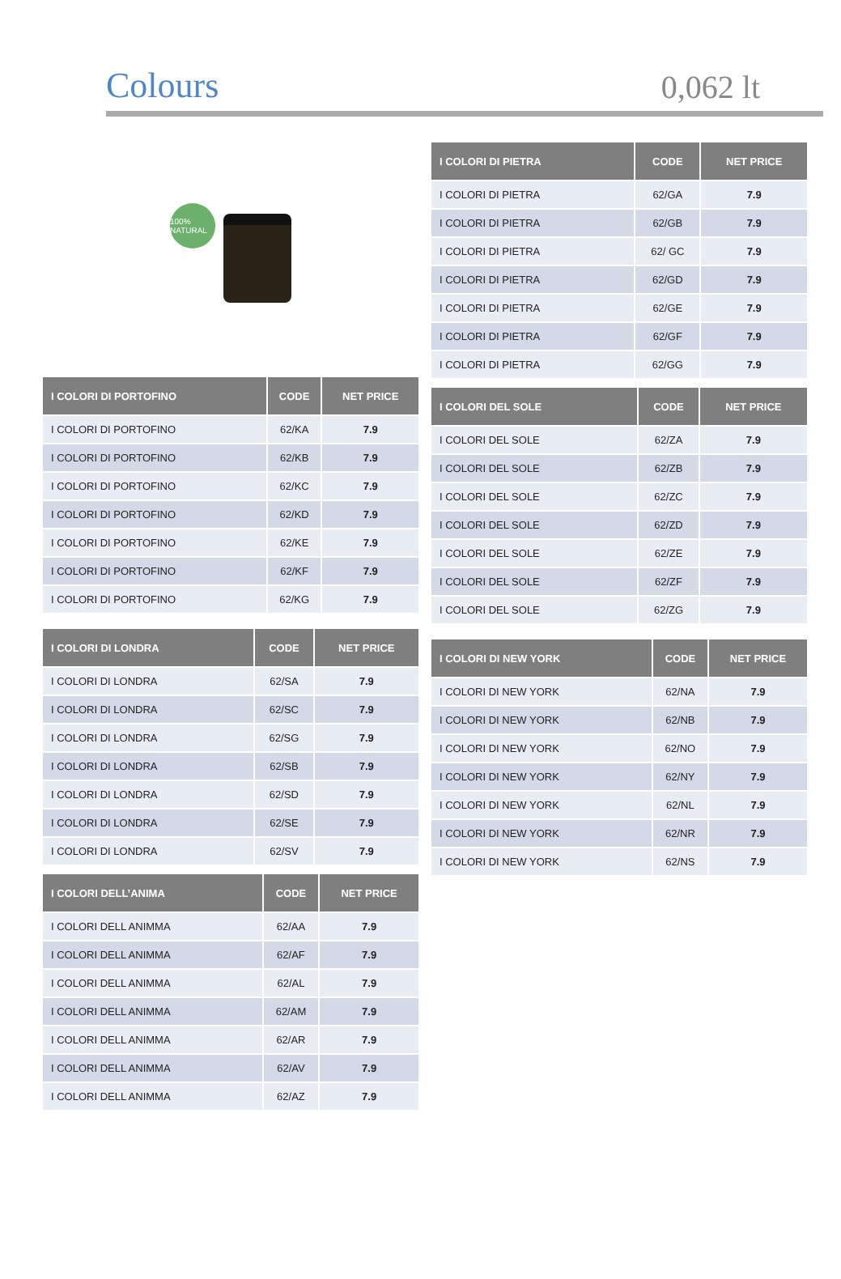Colours
0,062 lt
100% NATURAL
| I COLORI DI PORTOFINO | CODE | NET PRICE |
| --- | --- | --- |
| I COLORI DI PORTOFINO | 62/KA | 7.9 |
| I COLORI DI PORTOFINO | 62/KB | 7.9 |
| I COLORI DI PORTOFINO | 62/KC | 7.9 |
| I COLORI DI PORTOFINO | 62/KD | 7.9 |
| I COLORI DI PORTOFINO | 62/KE | 7.9 |
| I COLORI DI PORTOFINO | 62/KF | 7.9 |
| I COLORI DI PORTOFINO | 62/KG | 7.9 |
| I COLORI DI LONDRA | CODE | NET PRICE |
| --- | --- | --- |
| I COLORI DI LONDRA | 62/SA | 7.9 |
| I COLORI DI LONDRA | 62/SC | 7.9 |
| I COLORI DI LONDRA | 62/SG | 7.9 |
| I COLORI DI LONDRA | 62/SB | 7.9 |
| I COLORI DI LONDRA | 62/SD | 7.9 |
| I COLORI DI LONDRA | 62/SE | 7.9 |
| I COLORI DI LONDRA | 62/SV | 7.9 |
| I COLORI DELL’ANIMA | CODE | NET PRICE |
| --- | --- | --- |
| I COLORI DELL ANIMMA | 62/AA | 7.9 |
| I COLORI DELL ANIMMA | 62/AF | 7.9 |
| I COLORI DELL ANIMMA | 62/AL | 7.9 |
| I COLORI DELL ANIMMA | 62/AM | 7.9 |
| I COLORI DELL ANIMMA | 62/AR | 7.9 |
| I COLORI DELL ANIMMA | 62/AV | 7.9 |
| I COLORI DELL ANIMMA | 62/AZ | 7.9 |
| I COLORI DI PIETRA | CODE | NET PRICE |
| --- | --- | --- |
| I COLORI DI PIETRA | 62/GA | 7.9 |
| I COLORI DI PIETRA | 62/GB | 7.9 |
| I COLORI DI PIETRA | 62/ GC | 7.9 |
| I COLORI DI PIETRA | 62/GD | 7.9 |
| I COLORI DI PIETRA | 62/GE | 7.9 |
| I COLORI DI PIETRA | 62/GF | 7.9 |
| I COLORI DI PIETRA | 62/GG | 7.9 |
| I COLORI DEL SOLE | CODE | NET PRICE |
| --- | --- | --- |
| I COLORI DEL SOLE | 62/ZA | 7.9 |
| I COLORI DEL SOLE | 62/ZB | 7.9 |
| I COLORI DEL SOLE | 62/ZC | 7.9 |
| I COLORI DEL SOLE | 62/ZD | 7.9 |
| I COLORI DEL SOLE | 62/ZE | 7.9 |
| I COLORI DEL SOLE | 62/ZF | 7.9 |
| I COLORI DEL SOLE | 62/ZG | 7.9 |
| I COLORI DI NEW YORK | CODE | NET PRICE |
| --- | --- | --- |
| I COLORI DI NEW YORK | 62/NA | 7.9 |
| I COLORI DI NEW YORK | 62/NB | 7.9 |
| I COLORI DI NEW YORK | 62/NO | 7.9 |
| I COLORI DI NEW YORK | 62/NY | 7.9 |
| I COLORI DI NEW YORK | 62/NL | 7.9 |
| I COLORI DI NEW YORK | 62/NR | 7.9 |
| I COLORI DI NEW YORK | 62/NS | 7.9 |